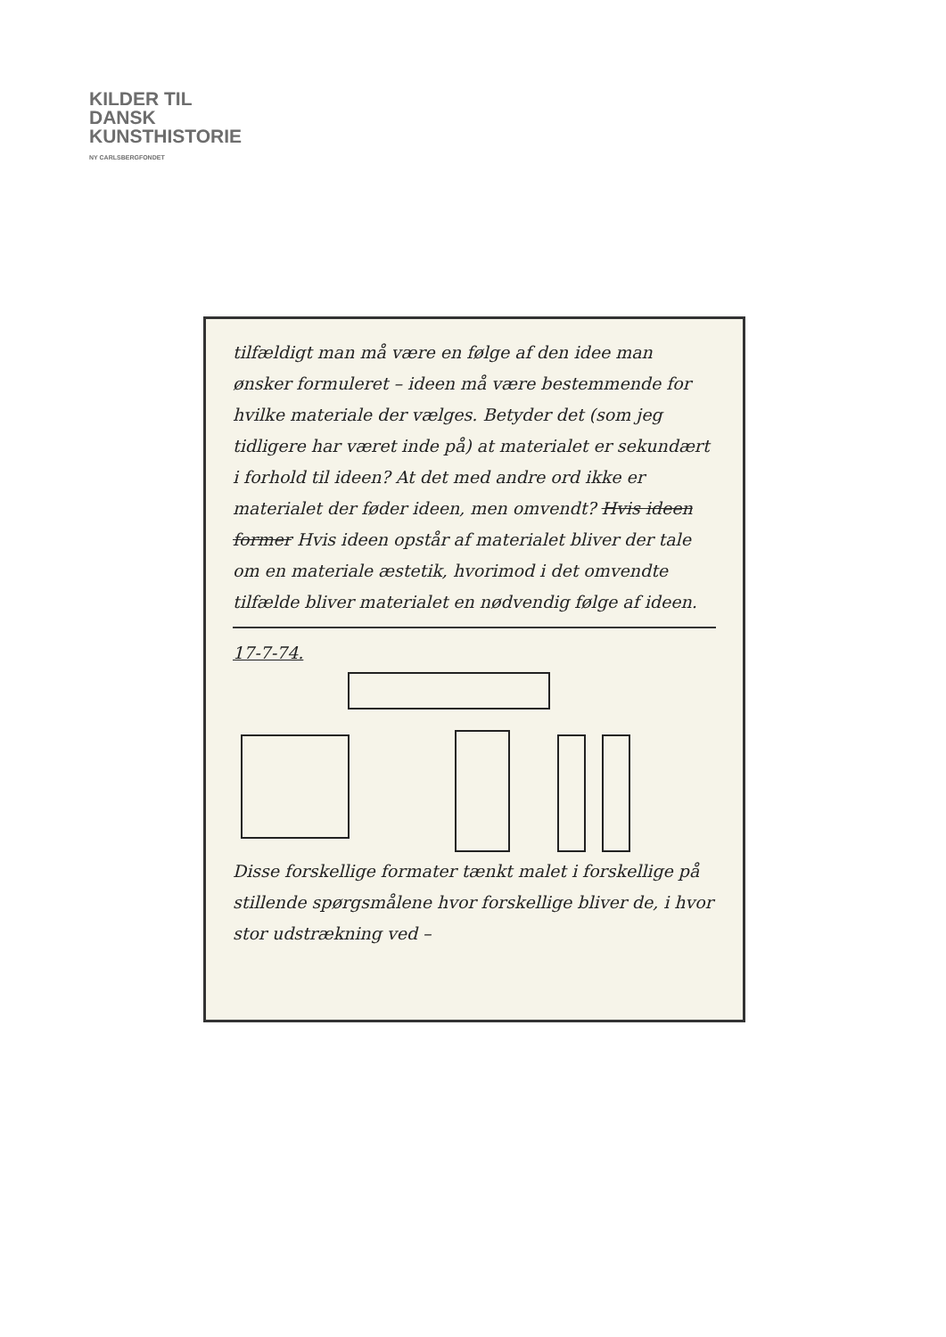KILDER TIL
DANSK
KUNSTHISTORIE
NY CARLSBERGFONDET
tilfældigt man må være en følge af den idee man ønsker formuleret – ideen må være bestemmende for hvilke materiale der vælges. Betyder det (som jeg tidligere har været inde på) at materialet er sekundært i forhold til ideen? At det med andre ord ikke er materialet der føder ideen, men omvendt? Hvis ideen former Hvis ideen opstår af materialet bliver der tale om en materiale æstetik, hvorimod i det omvendte tilfælde bliver materialet en nødvendig følge af ideen.
17-7-74.
Disse forskellige formater tænkt malet i forskellige på stillende spørgsmålene hvor forskellige bliver de, i hvor stor udstrækning ved –